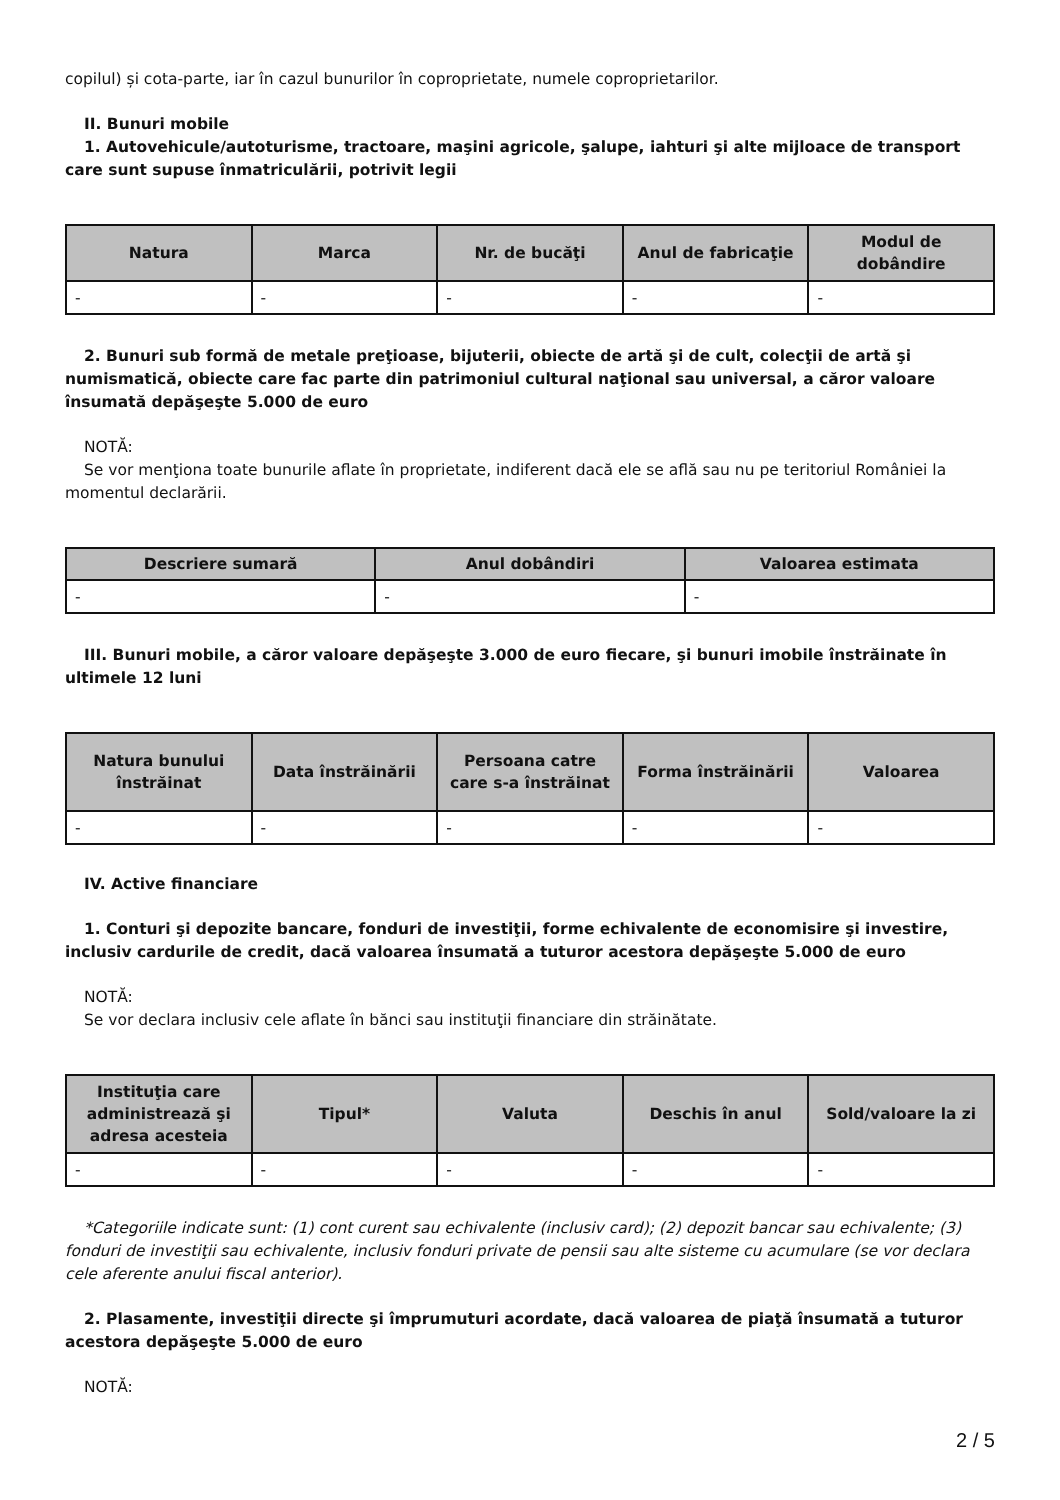copilul) și cota-parte, iar în cazul bunurilor în coproprietate, numele coproprietarilor.
II. Bunuri mobile
1. Autovehicule/autoturisme, tractoare, maşini agricole, şalupe, iahturi şi alte mijloace de transport care sunt supuse înmatriculării, potrivit legii
| Natura | Marca | Nr. de bucăţi | Anul de fabricaţie | Modul de dobândire |
| --- | --- | --- | --- | --- |
| - | - | - | - | - |
2. Bunuri sub formă de metale preţioase, bijuterii, obiecte de artă şi de cult, colecţii de artă şi numismatică, obiecte care fac parte din patrimoniul cultural naţional sau universal, a căror valoare însumată depăşeşte 5.000 de euro
NOTĂ:
Se vor menţiona toate bunurile aflate în proprietate, indiferent dacă ele se află sau nu pe teritoriul României la momentul declarării.
| Descriere sumară | Anul dobândiri | Valoarea estimata |
| --- | --- | --- |
| - | - | - |
III. Bunuri mobile, a căror valoare depăşeşte 3.000 de euro fiecare, şi bunuri imobile înstrăinate în ultimele 12 luni
| Natura bunului înstrăinat | Data înstrăinării | Persoana catre care s-a înstrăinat | Forma înstrăinării | Valoarea |
| --- | --- | --- | --- | --- |
| - | - | - | - | - |
IV. Active financiare
1. Conturi şi depozite bancare, fonduri de investiţii, forme echivalente de economisire şi investire, inclusiv cardurile de credit, dacă valoarea însumată a tuturor acestora depăşeşte 5.000 de euro
NOTĂ:
Se vor declara inclusiv cele aflate în bănci sau instituţii financiare din străinătate.
| Instituţia care administrează şi adresa acesteia | Tipul* | Valuta | Deschis în anul | Sold/valoare la zi |
| --- | --- | --- | --- | --- |
| - | - | - | - | - |
*Categoriile indicate sunt: (1) cont curent sau echivalente (inclusiv card); (2) depozit bancar sau echivalente; (3) fonduri de investiţii sau echivalente, inclusiv fonduri private de pensii sau alte sisteme cu acumulare (se vor declara cele aferente anului fiscal anterior).
2. Plasamente, investiţii directe şi împrumuturi acordate, dacă valoarea de piaţă însumată a tuturor acestora depăşeşte 5.000 de euro
NOTĂ:
2 / 5